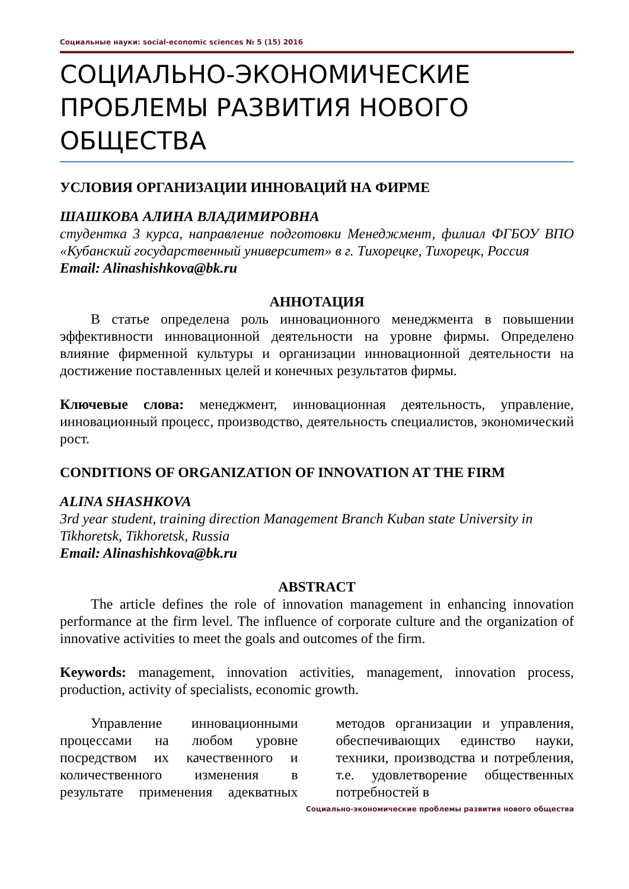Социальные науки: social-economic sciences № 5 (15) 2016
СОЦИАЛЬНО-ЭКОНОМИЧЕСКИЕ ПРОБЛЕМЫ РАЗВИТИЯ НОВОГО ОБЩЕСТВА
УСЛОВИЯ ОРГАНИЗАЦИИ ИННОВАЦИЙ НА ФИРМЕ
ШАШКОВА АЛИНА ВЛАДИМИРОВНА
студентка 3 курса, направление подготовки Менеджмент, филиал ФГБОУ ВПО «Кубанский государственный университет» в г. Тихорецке, Тихорецк, Россия
Email: Alinashishkova@bk.ru
АННОТАЦИЯ
В статье определена роль инновационного менеджмента в повышении эффективности инновационной деятельности на уровне фирмы. Определено влияние фирменной культуры и организации инновационной деятельности на достижение поставленных целей и конечных результатов фирмы.
Ключевые слова: менеджмент, инновационная деятельность, управление, инновационный процесс, производство, деятельность специалистов, экономический рост.
CONDITIONS OF ORGANIZATION OF INNOVATION AT THE FIRM
ALINA SHASHKOVA
3rd year student, training direction Management Branch Kuban state University in Tikhoretsk, Tikhoretsk, Russia
Email: Alinashishkova@bk.ru
ABSTRACT
The article defines the role of innovation management in enhancing innovation performance at the firm level. The influence of corporate culture and the organization of innovative activities to meet the goals and outcomes of the firm.
Keywords: management, innovation activities, management, innovation process, production, activity of specialists, economic growth.
Управление инновационными процессами на любом уровне посредством их качественного и количественного изменения в результате применения адекватных методов организации и управления, обеспечивающих единство науки, техники, производства и потребления, т.е. удовлетворение общественных потребностей в
Социально-экономические проблемы развития нового общества